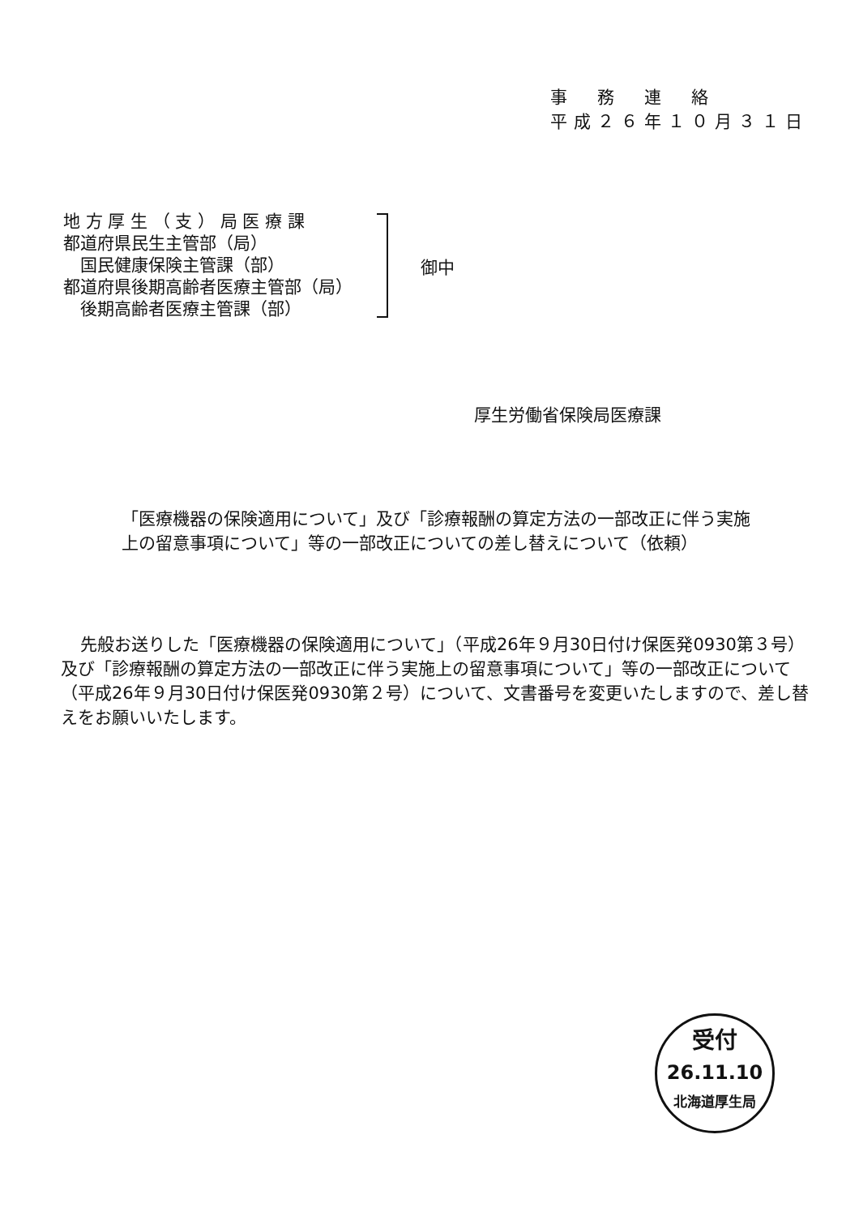事　務　連　絡
平成２６年１０月３１日
地 方 厚 生 （ 支 ） 局 医 療 課
都道府県民生主管部（局）
　国民健康保険主管課（部）
都道府県後期高齢者医療主管部（局）
　後期高齢者医療主管課（部）
御中
厚生労働省保険局医療課
「医療機器の保険適用について」及び「診療報酬の算定方法の一部改正に伴う実施上の留意事項について」等の一部改正についての差し替えについて（依頼）
先般お送りした「医療機器の保険適用について」（平成26年９月30日付け保医発0930第３号）及び「診療報酬の算定方法の一部改正に伴う実施上の留意事項について」等の一部改正について（平成26年９月30日付け保医発0930第２号）について、文書番号を変更いたしますので、差し替えをお願いいたします。
受付
26.11.10
北海道厚生局